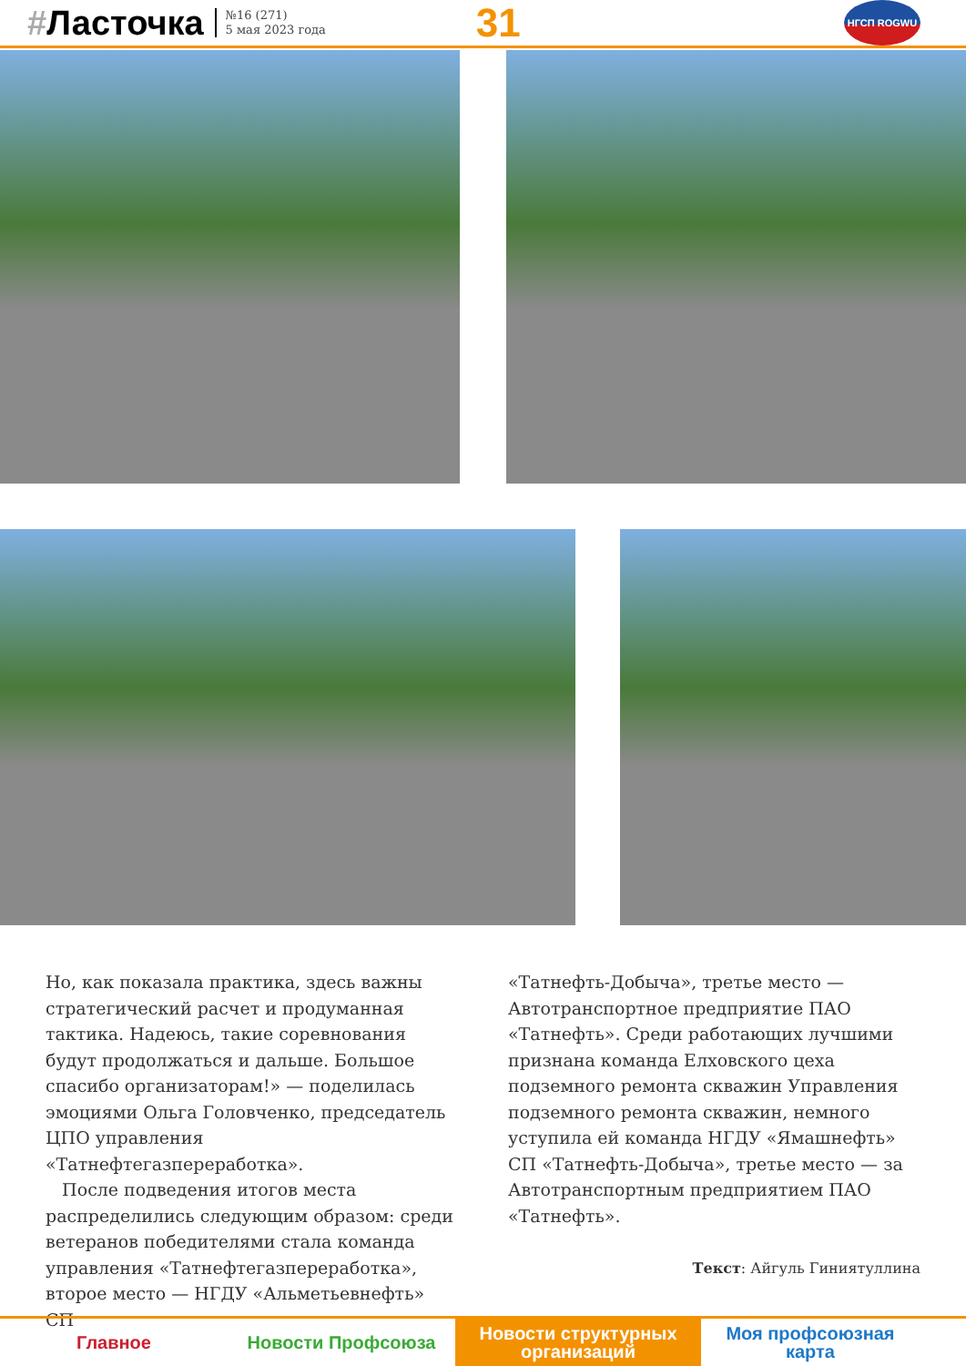#Ласточка
№16 (271)
5 мая 2023 года
31
НГСП ROGWU
Но, как показала практика, здесь важны стратегический расчет и продуманная тактика. Надеюсь, такие соревнования будут продолжаться и дальше. Большое спасибо организаторам!» — поделилась эмоциями Ольга Головченко, председатель ЦПО управления «Татнефтегазпереработка».
После подведения итогов места распределились следующим образом: среди ветеранов победителями стала команда управления «Татнефтегазпереработка», второе место — НГДУ «Альметьевнефть» СП
«Татнефть-Добыча», третье место — Автотранспортное предприятие ПАО «Татнефть». Среди работающих лучшими признана команда Елховского цеха подземного ремонта скважин Управления подземного ремонта скважин, немного уступила ей команда НГДУ «Ямашнефть» СП «Татнефть-Добыча», третье место — за Автотранспортным предприятием ПАО «Татнефть».
Текст: Айгуль Гиниятуллина
Главное Новости Профсоюза Новости структурных организаций
Моя профсоюзная карта